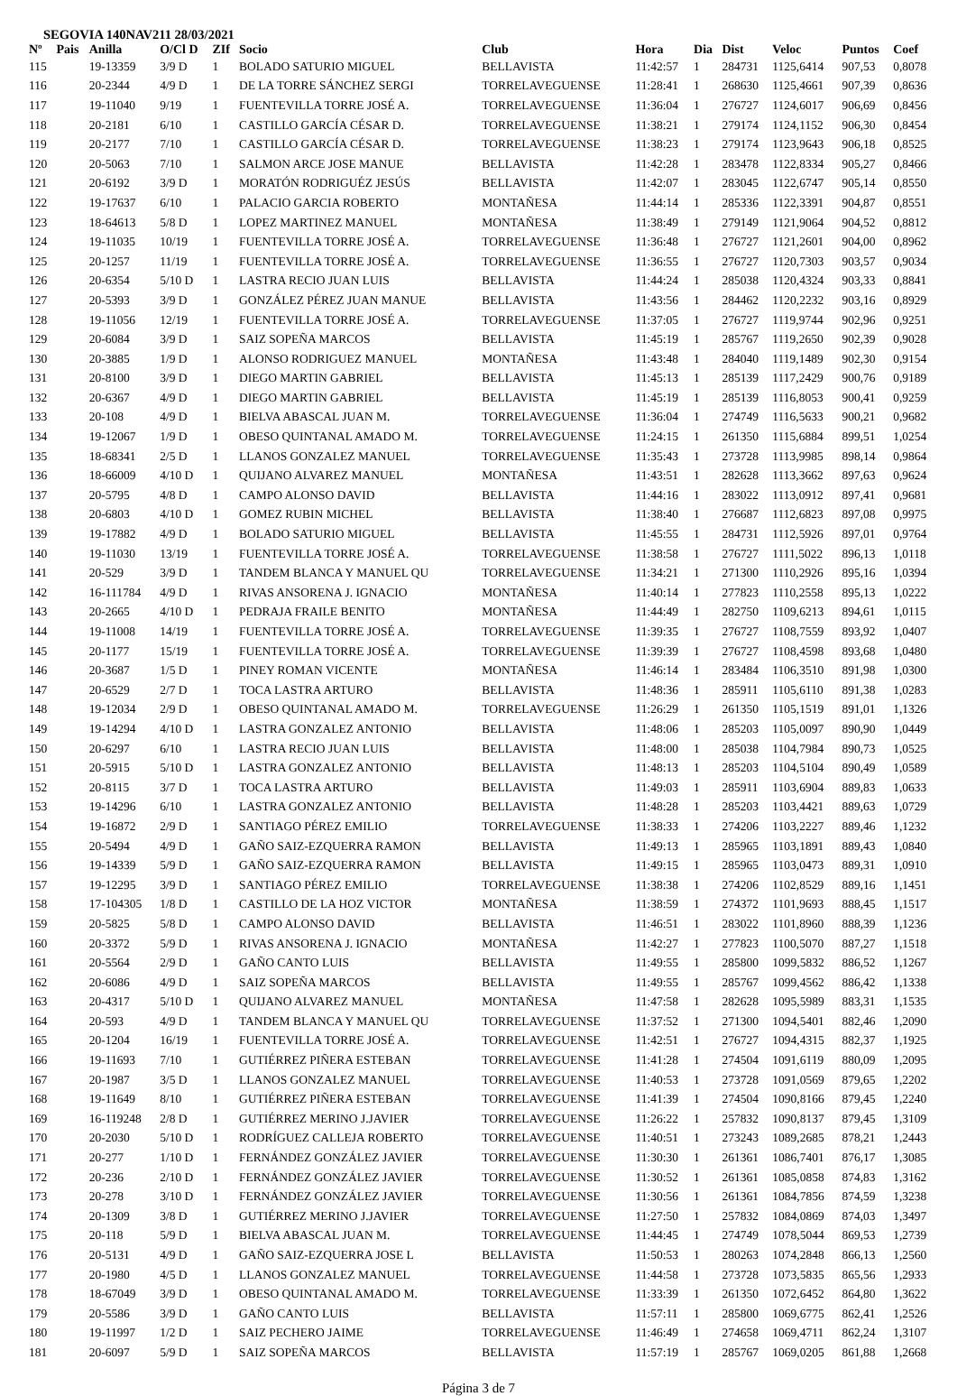SEGOVIA 140NAV211 28/03/2021
| Nº | Pais | Anilla | O/Cl D | ZIf | Socio | Club | Hora | Dia | Dist | Veloc | Puntos | Coef |
| --- | --- | --- | --- | --- | --- | --- | --- | --- | --- | --- | --- | --- |
| 115 | | 19-13359 | 3/9 D | 1 | BOLADO SATURIO MIGUEL | BELLAVISTA | 11:42:57 | 1 | 284731 | 1125,6414 | 907,53 | 0,8078 |
| 116 | | 20-2344 | 4/9 D | 1 | DE LA TORRE SÁNCHEZ SERGI | TORRELAVEGUENSE | 11:28:41 | 1 | 268630 | 1125,4661 | 907,39 | 0,8636 |
| 117 | | 19-11040 | 9/19 | 1 | FUENTEVILLA TORRE JOSÉ A. | TORRELAVEGUENSE | 11:36:04 | 1 | 276727 | 1124,6017 | 906,69 | 0,8456 |
| 118 | | 20-2181 | 6/10 | 1 | CASTILLO GARCÍA CÉSAR D. | TORRELAVEGUENSE | 11:38:21 | 1 | 279174 | 1124,1152 | 906,30 | 0,8454 |
| 119 | | 20-2177 | 7/10 | 1 | CASTILLO GARCÍA CÉSAR D. | TORRELAVEGUENSE | 11:38:23 | 1 | 279174 | 1123,9643 | 906,18 | 0,8525 |
| 120 | | 20-5063 | 7/10 | 1 | SALMON ARCE JOSE MANUE | BELLAVISTA | 11:42:28 | 1 | 283478 | 1122,8334 | 905,27 | 0,8466 |
| 121 | | 20-6192 | 3/9 D | 1 | MORATÓN RODRIGUÉZ JESÚS | BELLAVISTA | 11:42:07 | 1 | 283045 | 1122,6747 | 905,14 | 0,8550 |
| 122 | | 19-17637 | 6/10 | 1 | PALACIO GARCIA ROBERTO | MONTAÑESA | 11:44:14 | 1 | 285336 | 1122,3391 | 904,87 | 0,8551 |
| 123 | | 18-64613 | 5/8 D | 1 | LOPEZ MARTINEZ MANUEL | MONTAÑESA | 11:38:49 | 1 | 279149 | 1121,9064 | 904,52 | 0,8812 |
| 124 | | 19-11035 | 10/19 | 1 | FUENTEVILLA TORRE JOSÉ A. | TORRELAVEGUENSE | 11:36:48 | 1 | 276727 | 1121,2601 | 904,00 | 0,8962 |
| 125 | | 20-1257 | 11/19 | 1 | FUENTEVILLA TORRE JOSÉ A. | TORRELAVEGUENSE | 11:36:55 | 1 | 276727 | 1120,7303 | 903,57 | 0,9034 |
| 126 | | 20-6354 | 5/10 D | 1 | LASTRA RECIO JUAN LUIS | BELLAVISTA | 11:44:24 | 1 | 285038 | 1120,4324 | 903,33 | 0,8841 |
| 127 | | 20-5393 | 3/9 D | 1 | GONZÁLEZ PÉREZ JUAN MANUE | BELLAVISTA | 11:43:56 | 1 | 284462 | 1120,2232 | 903,16 | 0,8929 |
| 128 | | 19-11056 | 12/19 | 1 | FUENTEVILLA TORRE JOSÉ A. | TORRELAVEGUENSE | 11:37:05 | 1 | 276727 | 1119,9744 | 902,96 | 0,9251 |
| 129 | | 20-6084 | 3/9 D | 1 | SAIZ SOPEÑA MARCOS | BELLAVISTA | 11:45:19 | 1 | 285767 | 1119,2650 | 902,39 | 0,9028 |
| 130 | | 20-3885 | 1/9 D | 1 | ALONSO RODRIGUEZ MANUEL | MONTAÑESA | 11:43:48 | 1 | 284040 | 1119,1489 | 902,30 | 0,9154 |
| 131 | | 20-8100 | 3/9 D | 1 | DIEGO MARTIN GABRIEL | BELLAVISTA | 11:45:13 | 1 | 285139 | 1117,2429 | 900,76 | 0,9189 |
| 132 | | 20-6367 | 4/9 D | 1 | DIEGO MARTIN GABRIEL | BELLAVISTA | 11:45:19 | 1 | 285139 | 1116,8053 | 900,41 | 0,9259 |
| 133 | | 20-108 | 4/9 D | 1 | BIELVA ABASCAL JUAN M. | TORRELAVEGUENSE | 11:36:04 | 1 | 274749 | 1116,5633 | 900,21 | 0,9682 |
| 134 | | 19-12067 | 1/9 D | 1 | OBESO QUINTANAL AMADO M. | TORRELAVEGUENSE | 11:24:15 | 1 | 261350 | 1115,6884 | 899,51 | 1,0254 |
| 135 | | 18-68341 | 2/5 D | 1 | LLANOS GONZALEZ MANUEL | TORRELAVEGUENSE | 11:35:43 | 1 | 273728 | 1113,9985 | 898,14 | 0,9864 |
| 136 | | 18-66009 | 4/10 D | 1 | QUIJANO ALVAREZ MANUEL | MONTAÑESA | 11:43:51 | 1 | 282628 | 1113,3662 | 897,63 | 0,9624 |
| 137 | | 20-5795 | 4/8 D | 1 | CAMPO ALONSO DAVID | BELLAVISTA | 11:44:16 | 1 | 283022 | 1113,0912 | 897,41 | 0,9681 |
| 138 | | 20-6803 | 4/10 D | 1 | GOMEZ RUBIN MICHEL | BELLAVISTA | 11:38:40 | 1 | 276687 | 1112,6823 | 897,08 | 0,9975 |
| 139 | | 19-17882 | 4/9 D | 1 | BOLADO SATURIO MIGUEL | BELLAVISTA | 11:45:55 | 1 | 284731 | 1112,5926 | 897,01 | 0,9764 |
| 140 | | 19-11030 | 13/19 | 1 | FUENTEVILLA TORRE JOSÉ A. | TORRELAVEGUENSE | 11:38:58 | 1 | 276727 | 1111,5022 | 896,13 | 1,0118 |
| 141 | | 20-529 | 3/9 D | 1 | TANDEM BLANCA Y MANUEL QU | TORRELAVEGUENSE | 11:34:21 | 1 | 271300 | 1110,2926 | 895,16 | 1,0394 |
| 142 | | 16-111784 | 4/9 D | 1 | RIVAS ANSORENA J. IGNACIO | MONTAÑESA | 11:40:14 | 1 | 277823 | 1110,2558 | 895,13 | 1,0222 |
| 143 | | 20-2665 | 4/10 D | 1 | PEDRAJA FRAILE BENITO | MONTAÑESA | 11:44:49 | 1 | 282750 | 1109,6213 | 894,61 | 1,0115 |
| 144 | | 19-11008 | 14/19 | 1 | FUENTEVILLA TORRE JOSÉ A. | TORRELAVEGUENSE | 11:39:35 | 1 | 276727 | 1108,7559 | 893,92 | 1,0407 |
| 145 | | 20-1177 | 15/19 | 1 | FUENTEVILLA TORRE JOSÉ A. | TORRELAVEGUENSE | 11:39:39 | 1 | 276727 | 1108,4598 | 893,68 | 1,0480 |
| 146 | | 20-3687 | 1/5 D | 1 | PINEY ROMAN VICENTE | MONTAÑESA | 11:46:14 | 1 | 283484 | 1106,3510 | 891,98 | 1,0300 |
| 147 | | 20-6529 | 2/7 D | 1 | TOCA LASTRA ARTURO | BELLAVISTA | 11:48:36 | 1 | 285911 | 1105,6110 | 891,38 | 1,0283 |
| 148 | | 19-12034 | 2/9 D | 1 | OBESO QUINTANAL AMADO M. | TORRELAVEGUENSE | 11:26:29 | 1 | 261350 | 1105,1519 | 891,01 | 1,1326 |
| 149 | | 19-14294 | 4/10 D | 1 | LASTRA GONZALEZ ANTONIO | BELLAVISTA | 11:48:06 | 1 | 285203 | 1105,0097 | 890,90 | 1,0449 |
| 150 | | 20-6297 | 6/10 | 1 | LASTRA RECIO JUAN LUIS | BELLAVISTA | 11:48:00 | 1 | 285038 | 1104,7984 | 890,73 | 1,0525 |
| 151 | | 20-5915 | 5/10 D | 1 | LASTRA GONZALEZ ANTONIO | BELLAVISTA | 11:48:13 | 1 | 285203 | 1104,5104 | 890,49 | 1,0589 |
| 152 | | 20-8115 | 3/7 D | 1 | TOCA LASTRA ARTURO | BELLAVISTA | 11:49:03 | 1 | 285911 | 1103,6904 | 889,83 | 1,0633 |
| 153 | | 19-14296 | 6/10 | 1 | LASTRA GONZALEZ ANTONIO | BELLAVISTA | 11:48:28 | 1 | 285203 | 1103,4421 | 889,63 | 1,0729 |
| 154 | | 19-16872 | 2/9 D | 1 | SANTIAGO PÉREZ EMILIO | TORRELAVEGUENSE | 11:38:33 | 1 | 274206 | 1103,2227 | 889,46 | 1,1232 |
| 155 | | 20-5494 | 4/9 D | 1 | GAÑO SAIZ-EZQUERRA RAMON | BELLAVISTA | 11:49:13 | 1 | 285965 | 1103,1891 | 889,43 | 1,0840 |
| 156 | | 19-14339 | 5/9 D | 1 | GAÑO SAIZ-EZQUERRA RAMON | BELLAVISTA | 11:49:15 | 1 | 285965 | 1103,0473 | 889,31 | 1,0910 |
| 157 | | 19-12295 | 3/9 D | 1 | SANTIAGO PÉREZ EMILIO | TORRELAVEGUENSE | 11:38:38 | 1 | 274206 | 1102,8529 | 889,16 | 1,1451 |
| 158 | | 17-104305 | 1/8 D | 1 | CASTILLO DE LA HOZ VICTOR | MONTAÑESA | 11:38:59 | 1 | 274372 | 1101,9693 | 888,45 | 1,1517 |
| 159 | | 20-5825 | 5/8 D | 1 | CAMPO ALONSO DAVID | BELLAVISTA | 11:46:51 | 1 | 283022 | 1101,8960 | 888,39 | 1,1236 |
| 160 | | 20-3372 | 5/9 D | 1 | RIVAS ANSORENA J. IGNACIO | MONTAÑESA | 11:42:27 | 1 | 277823 | 1100,5070 | 887,27 | 1,1518 |
| 161 | | 20-5564 | 2/9 D | 1 | GAÑO CANTO LUIS | BELLAVISTA | 11:49:55 | 1 | 285800 | 1099,5832 | 886,52 | 1,1267 |
| 162 | | 20-6086 | 4/9 D | 1 | SAIZ SOPEÑA MARCOS | BELLAVISTA | 11:49:55 | 1 | 285767 | 1099,4562 | 886,42 | 1,1338 |
| 163 | | 20-4317 | 5/10 D | 1 | QUIJANO ALVAREZ MANUEL | MONTAÑESA | 11:47:58 | 1 | 282628 | 1095,5989 | 883,31 | 1,1535 |
| 164 | | 20-593 | 4/9 D | 1 | TANDEM BLANCA Y MANUEL QU | TORRELAVEGUENSE | 11:37:52 | 1 | 271300 | 1094,5401 | 882,46 | 1,2090 |
| 165 | | 20-1204 | 16/19 | 1 | FUENTEVILLA TORRE JOSÉ A. | TORRELAVEGUENSE | 11:42:51 | 1 | 276727 | 1094,4315 | 882,37 | 1,1925 |
| 166 | | 19-11693 | 7/10 | 1 | GUTIÉRREZ PIÑERA ESTEBAN | TORRELAVEGUENSE | 11:41:28 | 1 | 274504 | 1091,6119 | 880,09 | 1,2095 |
| 167 | | 20-1987 | 3/5 D | 1 | LLANOS GONZALEZ MANUEL | TORRELAVEGUENSE | 11:40:53 | 1 | 273728 | 1091,0569 | 879,65 | 1,2202 |
| 168 | | 19-11649 | 8/10 | 1 | GUTIÉRREZ PIÑERA ESTEBAN | TORRELAVEGUENSE | 11:41:39 | 1 | 274504 | 1090,8166 | 879,45 | 1,2240 |
| 169 | | 16-119248 | 2/8 D | 1 | GUTIÉRREZ MERINO J.JAVIER | TORRELAVEGUENSE | 11:26:22 | 1 | 257832 | 1090,8137 | 879,45 | 1,3109 |
| 170 | | 20-2030 | 5/10 D | 1 | RODRÍGUEZ CALLEJA ROBERTO | TORRELAVEGUENSE | 11:40:51 | 1 | 273243 | 1089,2685 | 878,21 | 1,2443 |
| 171 | | 20-277 | 1/10 D | 1 | FERNÁNDEZ GONZÁLEZ JAVIER | TORRELAVEGUENSE | 11:30:30 | 1 | 261361 | 1086,7401 | 876,17 | 1,3085 |
| 172 | | 20-236 | 2/10 D | 1 | FERNÁNDEZ GONZÁLEZ JAVIER | TORRELAVEGUENSE | 11:30:52 | 1 | 261361 | 1085,0858 | 874,83 | 1,3162 |
| 173 | | 20-278 | 3/10 D | 1 | FERNÁNDEZ GONZÁLEZ JAVIER | TORRELAVEGUENSE | 11:30:56 | 1 | 261361 | 1084,7856 | 874,59 | 1,3238 |
| 174 | | 20-1309 | 3/8 D | 1 | GUTIÉRREZ MERINO J.JAVIER | TORRELAVEGUENSE | 11:27:50 | 1 | 257832 | 1084,0869 | 874,03 | 1,3497 |
| 175 | | 20-118 | 5/9 D | 1 | BIELVA ABASCAL JUAN M. | TORRELAVEGUENSE | 11:44:45 | 1 | 274749 | 1078,5044 | 869,53 | 1,2739 |
| 176 | | 20-5131 | 4/9 D | 1 | GAÑO SAIZ-EZQUERRA JOSE L | BELLAVISTA | 11:50:53 | 1 | 280263 | 1074,2848 | 866,13 | 1,2560 |
| 177 | | 20-1980 | 4/5 D | 1 | LLANOS GONZALEZ MANUEL | TORRELAVEGUENSE | 11:44:58 | 1 | 273728 | 1073,5835 | 865,56 | 1,2933 |
| 178 | | 18-67049 | 3/9 D | 1 | OBESO QUINTANAL AMADO M. | TORRELAVEGUENSE | 11:33:39 | 1 | 261350 | 1072,6452 | 864,80 | 1,3622 |
| 179 | | 20-5586 | 3/9 D | 1 | GAÑO CANTO LUIS | BELLAVISTA | 11:57:11 | 1 | 285800 | 1069,6775 | 862,41 | 1,2526 |
| 180 | | 19-11997 | 1/2 D | 1 | SAIZ PECHERO JAIME | TORRELAVEGUENSE | 11:46:49 | 1 | 274658 | 1069,4711 | 862,24 | 1,3107 |
| 181 | | 20-6097 | 5/9 D | 1 | SAIZ SOPEÑA MARCOS | BELLAVISTA | 11:57:19 | 1 | 285767 | 1069,0205 | 861,88 | 1,2668 |
Página 3 de 7